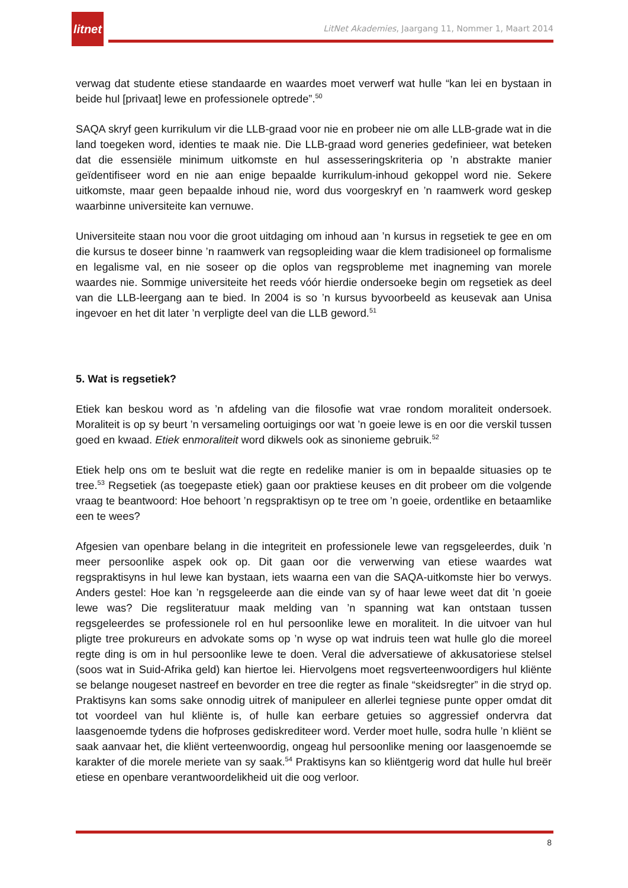litnet
LitNet Akademies, Jaargang 11, Nommer 1, Maart 2014
verwag dat studente etiese standaarde en waardes moet verwerf wat hulle “kan lei en bystaan in beide hul [privaat] lewe en professionele optrede”.<sup>50</sup>
SAQA skryf geen kurrikulum vir die LLB-graad voor nie en probeer nie om alle LLB-grade wat in die land toegeken word, identies te maak nie. Die LLB-graad word generies gedefinieer, wat beteken dat die essensiële minimum uitkomste en hul assesseringskriteria op ’n abstrakte manier geïdentifiseer word en nie aan enige bepaalde kurrikulum-inhoud gekoppel word nie. Sekere uitkomste, maar geen bepaalde inhoud nie, word dus voorgeskryf en ’n raamwerk word geskep waarbinne universiteite kan vernuwe.
Universiteite staan nou voor die groot uitdaging om inhoud aan ’n kursus in regsetiek te gee en om die kursus te doseer binne ’n raamwerk van regsopleiding waar die klem tradisioneel op formalisme en legalisme val, en nie soseer op die oplos van regsprobleme met inagneming van morele waardes nie. Sommige universiteite het reeds vóór hierdie ondersoeke begin om regsetiek as deel van die LLB-leergang aan te bied. In 2004 is so ’n kursus byvoorbeeld as keusevak aan Unisa ingevoer en het dit later ’n verpligte deel van die LLB geword.<sup>51</sup>
5. Wat is regsetiek?
Etiek kan beskou word as ’n afdeling van die filosofie wat vrae rondom moraliteit ondersoek. Moraliteit is op sy beurt ’n versameling oortuigings oor wat ’n goeie lewe is en oor die verskil tussen goed en kwaad. Etiek enmoraliteit word dikwels ook as sinonieme gebruik.<sup>52</sup>
Etiek help ons om te besluit wat die regte en redelike manier is om in bepaalde situasies op te tree.<sup>53</sup> Regsetiek (as toegepaste etiek) gaan oor praktiese keuses en dit probeer om die volgende vraag te beantwoord: Hoe behoort ’n regspraktisyn op te tree om ’n goeie, ordentlike en betaamlike een te wees?
Afgesien van openbare belang in die integriteit en professionele lewe van regsgeleerdes, duik ’n meer persoonlike aspek ook op. Dit gaan oor die verwerwing van etiese waardes wat regspraktisyns in hul lewe kan bystaan, iets waarna een van die SAQA-uitkomste hier bo verwys. Anders gestel: Hoe kan ’n regsgeleerde aan die einde van sy of haar lewe weet dat dit ’n goeie lewe was? Die regsliteratuur maak melding van ’n spanning wat kan ontstaan tussen regsgeleerdes se professionele rol en hul persoonlike lewe en moraliteit. In die uitvoer van hul pligte tree prokureurs en advokate soms op ’n wyse op wat indruis teen wat hulle glo die moreel regte ding is om in hul persoonlike lewe te doen. Veral die adversatiewe of akkusatoriese stelsel (soos wat in Suid-Afrika geld) kan hiertoe lei. Hiervolgens moet regsverteenwoordigers hul kliënte se belange nougeset nastreef en bevorder en tree die regter as finale “skeidsregter” in die stryd op. Praktisyns kan soms sake onnodig uitrek of manipuleer en allerlei tegniese punte opper omdat dit tot voordeel van hul kliënte is, of hulle kan eerbare getuies so aggressief ondervra dat laasgenoemde tydens die hofproses gediskrediteer word. Verder moet hulle, sodra hulle ’n kliënt se saak aanvaar het, die kliënt verteenwoordig, ongeag hul persoonlike mening oor laasgenoemde se karakter of die morele meriete van sy saak.<sup>54</sup> Praktisyns kan so kliëntgerig word dat hulle hul breër etiese en openbare verantwoordelikheid uit die oog verloor.
8